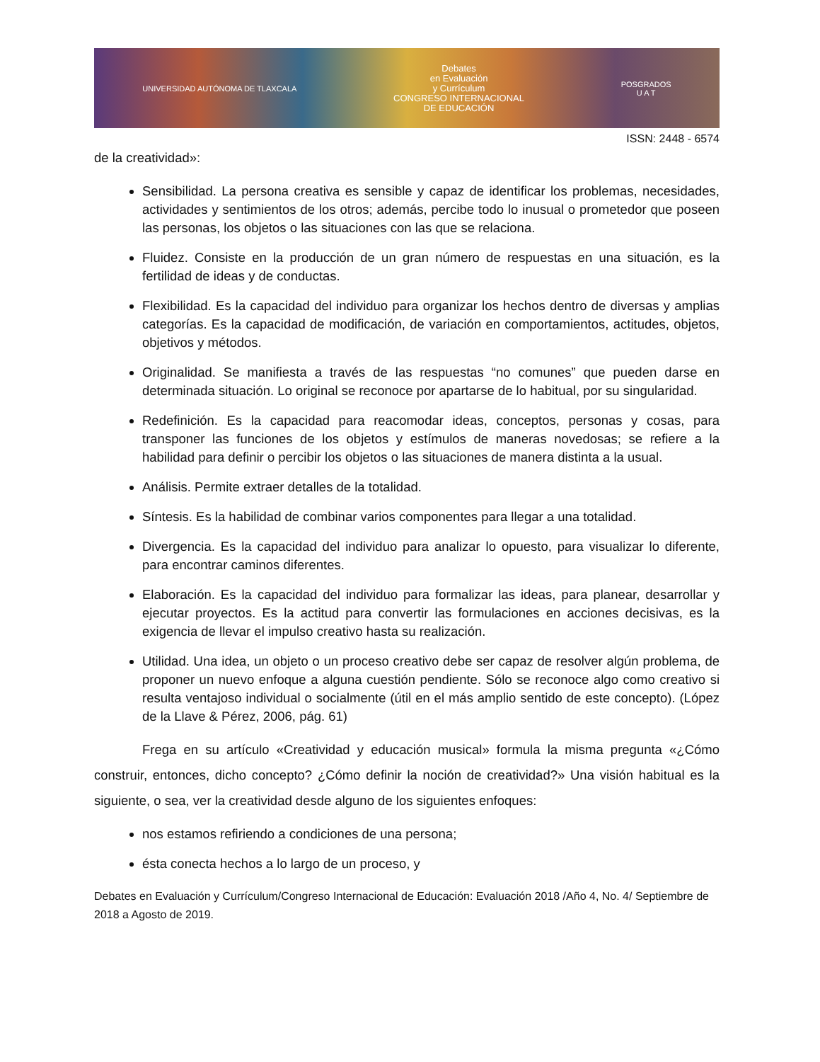UNIVERSIDAD AUTÓNOMA DE TLAXCALA
Debates
en Evaluación
y Currículum
CONGRESO INTERNACIONAL
DE EDUCACIÓN
POSGRADOS
U A T
ISSN: 2448 - 6574
de la creatividad»:
Sensibilidad. La persona creativa es sensible y capaz de identificar los problemas, necesidades, actividades y sentimientos de los otros; además, percibe todo lo inusual o prometedor que poseen las personas, los objetos o las situaciones con las que se relaciona.
Fluidez. Consiste en la producción de un gran número de respuestas en una situación, es la fertilidad de ideas y de conductas.
Flexibilidad. Es la capacidad del individuo para organizar los hechos dentro de diversas y amplias categorías. Es la capacidad de modificación, de variación en comportamientos, actitudes, objetos, objetivos y métodos.
Originalidad. Se manifiesta a través de las respuestas “no comunes” que pueden darse en determinada situación. Lo original se reconoce por apartarse de lo habitual, por su singularidad.
Redefinición. Es la capacidad para reacomodar ideas, conceptos, personas y cosas, para transponer las funciones de los objetos y estímulos de maneras novedosas; se refiere a la habilidad para definir o percibir los objetos o las situaciones de manera distinta a la usual.
Análisis. Permite extraer detalles de la totalidad.
Síntesis. Es la habilidad de combinar varios componentes para llegar a una totalidad.
Divergencia. Es la capacidad del individuo para analizar lo opuesto, para visualizar lo diferente, para encontrar caminos diferentes.
Elaboración. Es la capacidad del individuo para formalizar las ideas, para planear, desarrollar y ejecutar proyectos. Es la actitud para convertir las formulaciones en acciones decisivas, es la exigencia de llevar el impulso creativo hasta su realización.
Utilidad. Una idea, un objeto o un proceso creativo debe ser capaz de resolver algún problema, de proponer un nuevo enfoque a alguna cuestión pendiente. Sólo se reconoce algo como creativo si resulta ventajoso individual o socialmente (útil en el más amplio sentido de este concepto). (López de la Llave & Pérez, 2006, pág. 61)
Frega en su artículo «Creatividad y educación musical» formula la misma pregunta «¿Cómo construir, entonces, dicho concepto? ¿Cómo definir la noción de creatividad?» Una visión habitual es la siguiente, o sea, ver la creatividad desde alguno de los siguientes enfoques:
nos estamos refiriendo a condiciones de una persona;
ésta conecta hechos a lo largo de un proceso, y
Debates en Evaluación y Currículum/Congreso Internacional de Educación: Evaluación 2018 /Año 4, No. 4/ Septiembre de 2018 a Agosto de 2019.